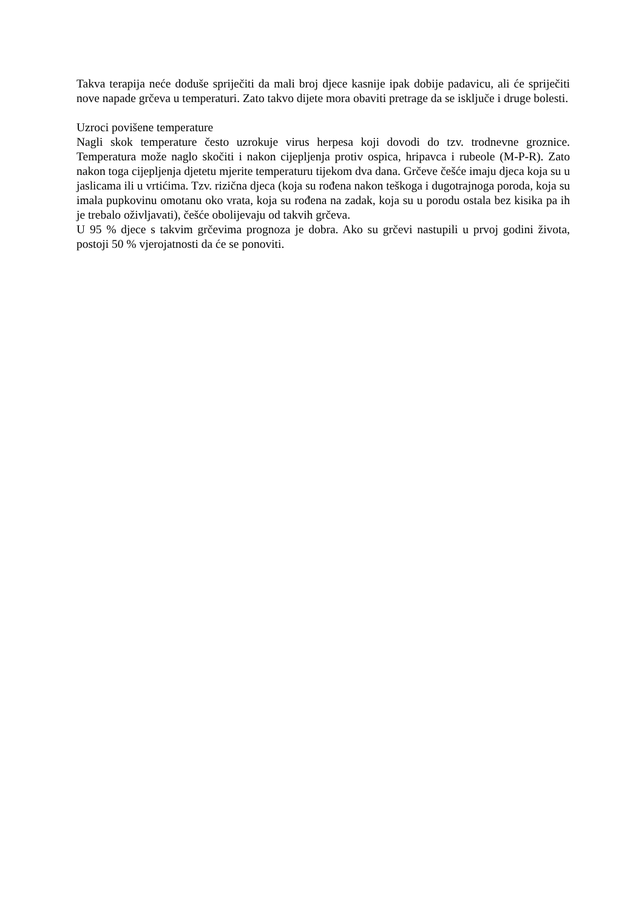Takva terapija neće doduše spriječiti da mali broj djece kasnije ipak dobije padavicu, ali će spriječiti nove napade grčeva u temperaturi. Zato takvo dijete mora obaviti pretrage da se isključe i druge bolesti.
Uzroci povišene temperature
Nagli skok temperature često uzrokuje virus herpesa koji dovodi do tzv. trodnevne groznice. Temperatura može naglo skočiti i nakon cijepljenja protiv ospica, hripavca i rubeole (M-P-R). Zato nakon toga cijepljenja djetetu mjerite temperaturu tijekom dva dana. Grčeve češće imaju djeca koja su u jaslicama ili u vrtićima. Tzv. rizična djeca (koja su rođena nakon teškoga i dugotrajnoga poroda, koja su imala pupkovinu omotanu oko vrata, koja su rođena na zadak, koja su u porodu ostala bez kisika pa ih je trebalo oživljavati), češće obolijevaju od takvih grčeva.
U 95 % djece s takvim grčevima prognoza je dobra. Ako su grčevi nastupili u prvoj godini života, postoji 50 % vjerojatnosti da će se ponoviti.